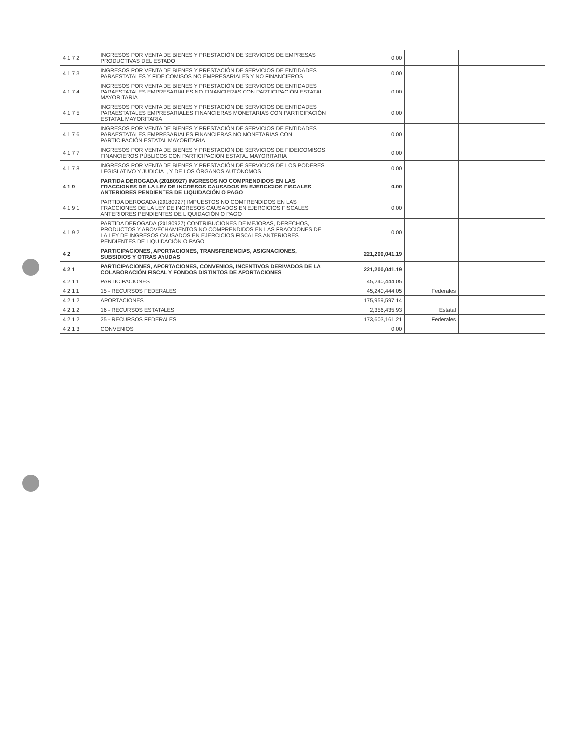| 4172 | INGRESOS POR VENTA DE BIENES Y PRESTACIÓN DE SERVICIOS DE EMPRESAS PRODUCTIVAS DEL ESTADO | 0.00 | | |
| 4173 | INGRESOS POR VENTA DE BIENES Y PRESTACIÓN DE SERVICIOS DE ENTIDADES PARAESTATALES Y FIDEICOMISOS NO EMPRESARIALES Y NO FINANCIEROS | 0.00 | | |
| 4174 | INGRESOS POR VENTA DE BIENES Y PRESTACIÓN DE SERVICIOS DE ENTIDADES PARAESTATALES EMPRESARIALES NO FINANCIERAS CON PARTICIPACIÓN ESTATAL MAYORITARIA | 0.00 | | |
| 4175 | INGRESOS POR VENTA DE BIENES Y PRESTACIÓN DE SERVICIOS DE ENTIDADES PARAESTATALES EMPRESARIALES FINANCIERAS MONETARIAS CON PARTICIPACIÓN ESTATAL MAYORITARIA | 0.00 | | |
| 4176 | INGRESOS POR VENTA DE BIENES Y PRESTACIÓN DE SERVICIOS DE ENTIDADES PARAESTATALES EMPRESARIALES FINANCIERAS NO MONETARIAS CON PARTICIPACIÓN ESTATAL MAYORITARIA | 0.00 | | |
| 4177 | INGRESOS POR VENTA DE BIENES Y PRESTACIÓN DE SERVICIOS DE FIDEICOMISOS FINANCIEROS PÚBLICOS CON PARTICIPACIÓN ESTATAL MAYORITARIA | 0.00 | | |
| 4178 | INGRESOS POR VENTA DE BIENES Y PRESTACIÓN DE SERVICIOS DE LOS PODERES LEGISLATIVO Y JUDICIAL, Y DE LOS ÓRGANOS AUTÓNOMOS | 0.00 | | |
| 419 | PARTIDA DEROGADA (20180927) INGRESOS NO COMPRENDIDOS EN LAS FRACCIONES DE LA LEY DE INGRESOS CAUSADOS EN EJERCICIOS FISCALES ANTERIORES PENDIENTES DE LIQUIDACIÓN O PAGO | 0.00 | | |
| 4191 | PARTIDA DEROGADA (20180927) IMPUESTOS NO COMPRENDIDOS EN LAS FRACCIONES DE LA LEY DE INGRESOS CAUSADOS EN EJERCICIOS FISCALES ANTERIORES PENDIENTES DE LIQUIDACIÓN O PAGO | 0.00 | | |
| 4192 | PARTIDA DEROGADA (20180927) CONTRIBUCIONES DE MEJORAS, DERECHOS, PRODUCTOS Y AROVECHAMIENTOS NO COMPRENDIDOS EN LAS FRACCIONES DE LA LEY DE INGRESOS CAUSADOS EN EJERCICIOS FISCALES ANTERIORES PENDIENTES DE LIQUIDACIÓN O PAGO | 0.00 | | |
| 42 | PARTICIPACIONES, APORTACIONES, TRANSFERENCIAS, ASIGNACIONES, SUBSIDIOS Y OTRAS AYUDAS | 221,200,041.19 | | |
| 421 | PARTICIPACIONES, APORTACIONES, CONVENIOS, INCENTIVOS DERIVADOS DE LA COLABORACIÓN FISCAL Y FONDOS DISTINTOS DE APORTACIONES | 221,200,041.19 | | |
| 4211 | PARTICIPACIONES | 45,240,444.05 | | |
| 4211 | 15 - RECURSOS FEDERALES | 45,240,444.05 | Federales | |
| 4212 | APORTACIONES | 175,959,597.14 | | |
| 4212 | 16 - RECURSOS ESTATALES | 2,356,435.93 | Estatal | |
| 4212 | 25 - RECURSOS FEDERALES | 173,603,161.21 | Federales | |
| 4213 | CONVENIOS | 0.00 | | |